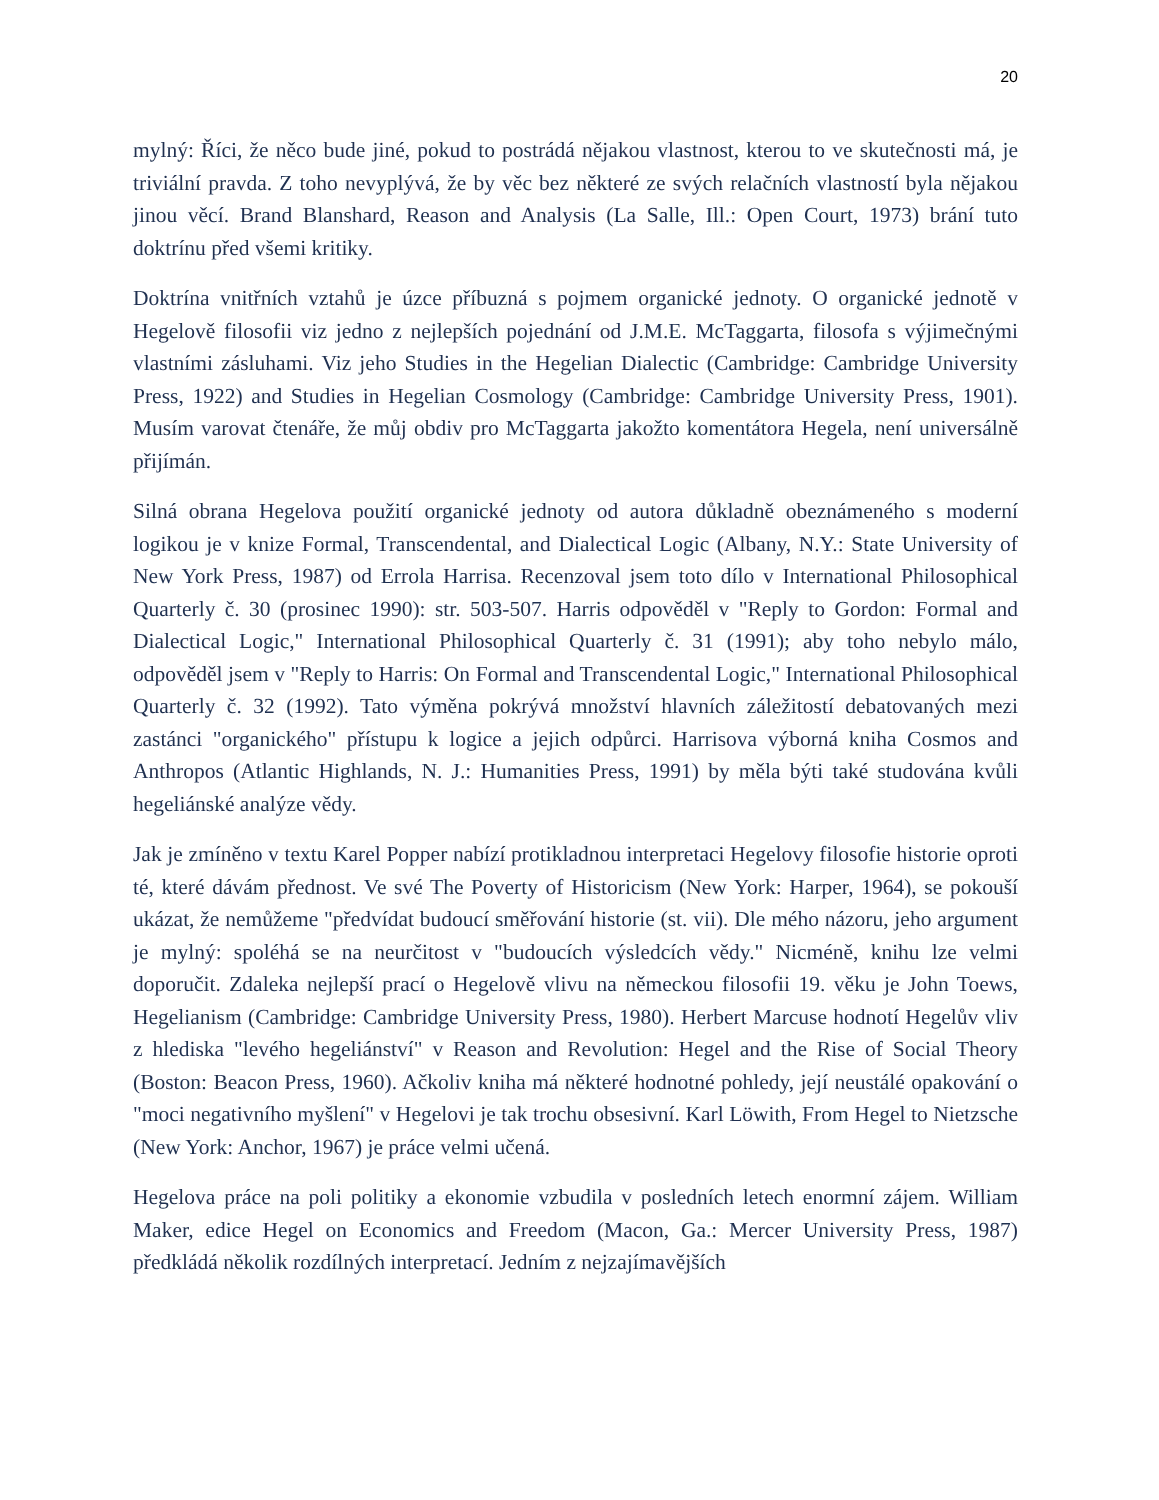20
mylný: Říci, že něco bude jiné, pokud to postrádá nějakou vlastnost, kterou to ve skutečnosti má, je triviální pravda. Z toho nevyplývá, že by věc bez některé ze svých relačních vlastností byla nějakou jinou věcí. Brand Blanshard, Reason and Analysis (La Salle, Ill.: Open Court, 1973) brání tuto doktrínu před všemi kritiky.
Doktrína vnitřních vztahů je úzce příbuzná s pojmem organické jednoty. O organické jednotě v Hegelově filosofii viz jedno z nejlepších pojednání od J.M.E. McTaggarta, filosofa s výjimečnými vlastními zásluhami. Viz jeho Studies in the Hegelian Dialectic (Cambridge: Cambridge University Press, 1922) and Studies in Hegelian Cosmology (Cambridge: Cambridge University Press, 1901). Musím varovat čtenáře, že můj obdiv pro McTaggarta jakožto komentátora Hegela, není universálně přijímán.
Silná obrana Hegelova použití organické jednoty od autora důkladně obeznámeného s moderní logikou je v knize Formal, Transcendental, and Dialectical Logic (Albany, N.Y.: State University of New York Press, 1987) od Errola Harrisa. Recenzoval jsem toto dílo v International Philosophical Quarterly č. 30 (prosinec 1990): str. 503-507. Harris odpověděl v "Reply to Gordon: Formal and Dialectical Logic," International Philosophical Quarterly č. 31 (1991); aby toho nebylo málo, odpověděl jsem v "Reply to Harris: On Formal and Transcendental Logic," International Philosophical Quarterly č. 32 (1992). Tato výměna pokrývá množství hlavních záležitostí debatovaných mezi zastánci "organického" přístupu k logice a jejich odpůrci. Harrisova výborná kniha Cosmos and Anthropos (Atlantic Highlands, N. J.: Humanities Press, 1991) by měla býti také studována kvůli hegeliánské analýze vědy.
Jak je zmíněno v textu Karel Popper nabízí protikladnou interpretaci Hegelovy filosofie historie oproti té, které dávám přednost. Ve své The Poverty of Historicism (New York: Harper, 1964), se pokouší ukázat, že nemůžeme "předvídat budoucí směřování historie (st. vii). Dle mého názoru, jeho argument je mylný: spoléhá se na neurčitost v "budoucích výsledcích vědy." Nicméně, knihu lze velmi doporučit. Zdaleka nejlepší prací o Hegelově vlivu na německou filosofii 19. věku je John Toews, Hegelianism (Cambridge: Cambridge University Press, 1980). Herbert Marcuse hodnotí Hegelův vliv z hlediska "levého hegeliánství" v Reason and Revolution: Hegel and the Rise of Social Theory (Boston: Beacon Press, 1960). Ačkoliv kniha má některé hodnotné pohledy, její neustálé opakování o "moci negativního myšlení" v Hegelovi je tak trochu obsesivní. Karl Löwith, From Hegel to Nietzsche (New York: Anchor, 1967) je práce velmi učená.
Hegelova práce na poli politiky a ekonomie vzbudila v posledních letech enormní zájem. William Maker, edice Hegel on Economics and Freedom (Macon, Ga.: Mercer University Press, 1987) předkládá několik rozdílných interpretací. Jedním z nejzajímavějších